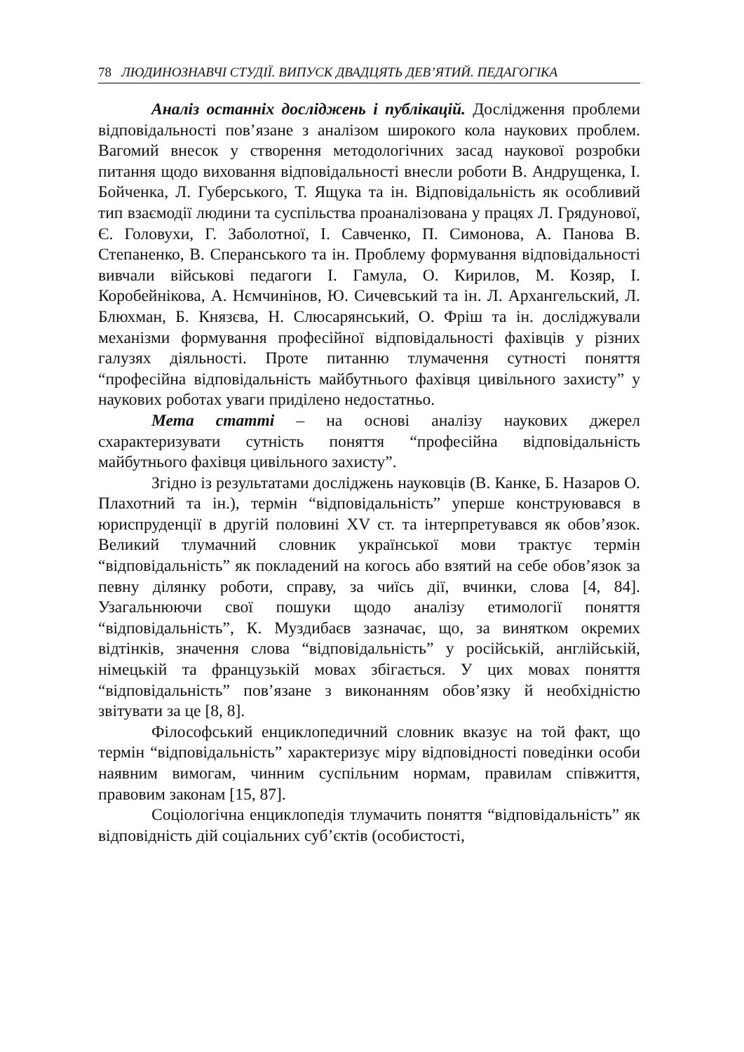78 ЛЮДИНОЗНАВЧІ СТУДІЇ. ВИПУСК ДВАДЦЯТЬ ДЕВ’ЯТИЙ. ПЕДАГОГІКА
Аналіз останніх досліджень і публікацій. Дослідження проблеми відповідальності пов’язане з аналізом широкого кола наукових проблем. Вагомий внесок у створення методологічних засад наукової розробки питання щодо виховання відповідальності внесли роботи В. Андрущенка, І. Бойченка, Л. Губерського, Т. Ящука та ін. Відповідальність як особливий тип взаємодії людини та суспільства проаналізована у працях Л. Грядунової, Є. Головухи, Г. Заболотної, І. Савченко, П. Симонова, А. Панова В. Степаненко, В. Сперанського та ін. Проблему формування відповідальності вивчали військові педагоги І. Гамула, О. Кирилов, М. Козяр, І. Коробейнікова, А. Нємчинінов, Ю. Сичевський та ін. Л. Архангельский, Л. Блюхман, Б. Князєва, Н. Слюсарянський, О. Фріш та ін. досліджували механізми формування професійної відповідальності фахівців у різних галузях діяльності. Проте питанню тлумачення сутності поняття “професійна відповідальність майбутнього фахівця цивільного захисту” у наукових роботах уваги приділено недостатньо.
Мета статті – на основі аналізу наукових джерел схарактеризувати сутність поняття “професійна відповідальність майбутнього фахівця цивільного захисту”.
Згідно із результатами досліджень науковців (В. Канке, Б. Назаров О. Плахотний та ін.), термін “відповідальність” уперше конструювався в юриспруденції в другій половині XV ст. та інтерпретувався як обов’язок. Великий тлумачний словник української мови трактує термін “відповідальність” як покладений на когось або взятий на себе обов’язок за певну ділянку роботи, справу, за чиїсь дії, вчинки, слова [4, 84]. Узагальнюючи свої пошуки щодо аналізу етимології поняття “відповідальність”, К. Муздибаєв зазначає, що, за винятком окремих відтінків, значення слова “відповідальність” у російській, англійській, німецькій та французькій мовах збігається. У цих мовах поняття “відповідальність” пов’язане з виконанням обов’язку й необхідністю звітувати за це [8, 8].
Філософський енциклопедичний словник вказує на той факт, що термін “відповідальність” характеризує міру відповідності поведінки особи наявним вимогам, чинним суспільним нормам, правилам співжиття, правовим законам [15, 87].
Соціологічна енциклопедія тлумачить поняття “відповідальність” як відповідність дій соціальних суб’єктів (особистості,